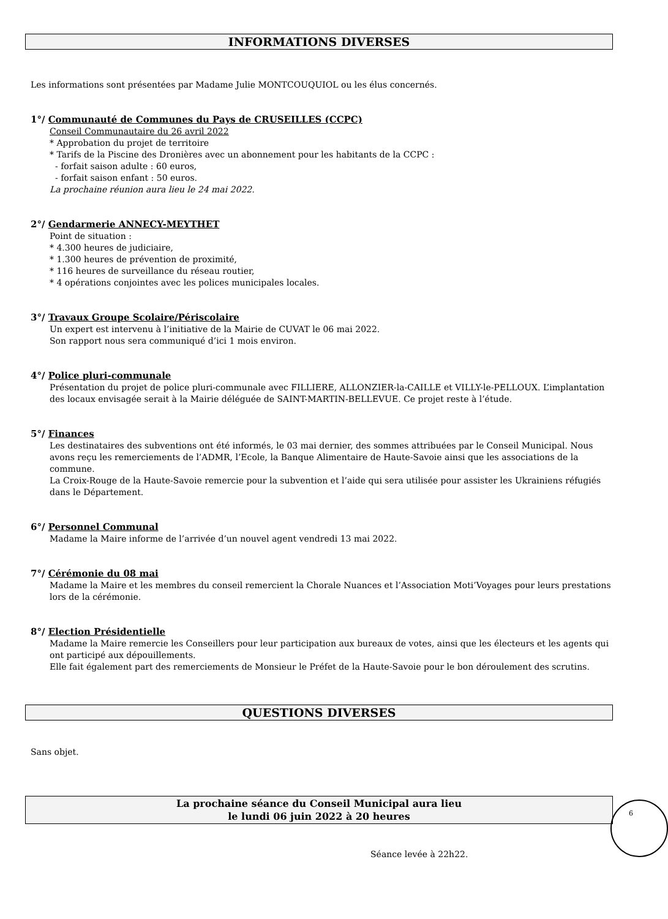INFORMATIONS DIVERSES
Les informations sont présentées par Madame Julie MONTCOUQUIOL ou les élus concernés.
1°/ Communauté de Communes du Pays de CRUSEILLES (CCPC)
Conseil Communautaire du 26 avril 2022
* Approbation du projet de territoire
* Tarifs de la Piscine des Dronières avec un abonnement pour les habitants de la CCPC :
- forfait saison adulte : 60 euros,
- forfait saison enfant : 50 euros.
La prochaine réunion aura lieu le 24 mai 2022.
2°/ Gendarmerie ANNECY-MEYTHET
Point de situation :
* 4.300 heures de judiciaire,
* 1.300 heures de prévention de proximité,
* 116 heures de surveillance du réseau routier,
* 4 opérations conjointes avec les polices municipales locales.
3°/ Travaux Groupe Scolaire/Périscolaire
Un expert est intervenu à l’initiative de la Mairie de CUVAT le 06 mai 2022.
Son rapport nous sera communiqué d’ici 1 mois environ.
4°/ Police pluri-communale
Présentation du projet de police pluri-communale avec FILLIERE, ALLONZIER-la-CAILLE et VILLY-le-PELLOUX. L’implantation des locaux envisagée serait à la Mairie déléguée de SAINT-MARTIN-BELLEVUE. Ce projet reste à l’étude.
5°/ Finances
Les destinataires des subventions ont été informés, le 03 mai dernier, des sommes attribuées par le Conseil Municipal. Nous avons reçu les remerciements de l’ADMR, l’Ecole, la Banque Alimentaire de Haute-Savoie ainsi que les associations de la commune.
La Croix-Rouge de la Haute-Savoie remercie pour la subvention et l’aide qui sera utilisée pour assister les Ukrainiens réfugiés dans le Département.
6°/ Personnel Communal
Madame la Maire informe de l’arrivée d’un nouvel agent vendredi 13 mai 2022.
7°/ Cérémonie du 08 mai
Madame la Maire et les membres du conseil remercient la Chorale Nuances et l’Association Moti’Voyages pour leurs prestations lors de la cérémonie.
8°/ Election Présidentielle
Madame la Maire remercie les Conseillers pour leur participation aux bureaux de votes, ainsi que les électeurs et les agents qui ont participé aux dépouillements.
Elle fait également part des remerciements de Monsieur le Préfet de la Haute-Savoie pour le bon déroulement des scrutins.
QUESTIONS DIVERSES
Sans objet.
La prochaine séance du Conseil Municipal aura lieu
le lundi 06 juin 2022 à 20 heures
Séance levée à 22h22.
6